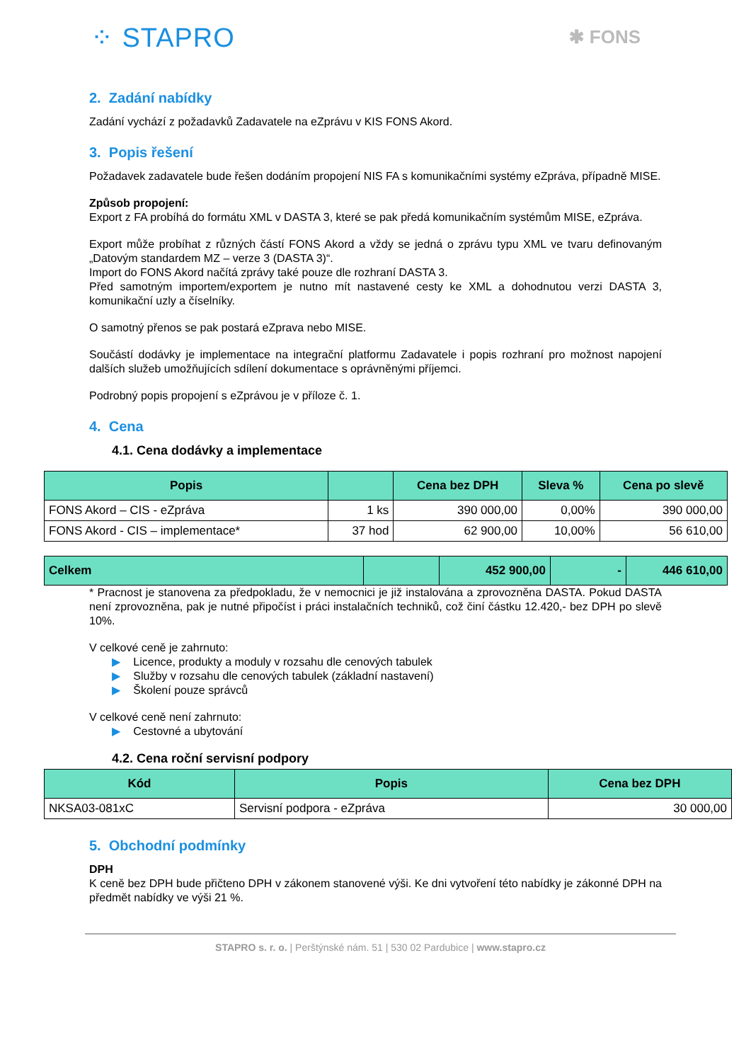⁘ STAPRO
✱ FONS
2. Zadání nabídky
Zadání vychází z požadavků Zadavatele na eZprávu v KIS FONS Akord.
3. Popis řešení
Požadavek zadavatele bude řešen dodáním propojení NIS FA s komunikačními systémy eZpráva, případně MISE.
Způsob propojení:
Export z FA probíhá do formátu XML v DASTA 3, které se pak předá komunikačním systémům MISE, eZpráva.
Export může probíhat z různých částí FONS Akord a vždy se jedná o zprávu typu XML ve tvaru definovaným „Datovým standardem MZ – verze 3 (DASTA 3)“.
Import do FONS Akord načítá zprávy také pouze dle rozhraní DASTA 3.
Před samotným importem/exportem je nutno mít nastavené cesty ke XML a dohodnutou verzi DASTA 3, komunikační uzly a číselníky.
O samotný přenos se pak postará eZprava nebo MISE.
Součástí dodávky je implementace na integrační platformu Zadavatele i popis rozhraní pro možnost napojení dalších služeb umožňujících sdílení dokumentace s oprávněnými příjemci.
Podrobný popis propojení s eZprávou je v příloze č. 1.
4. Cena
4.1. Cena dodávky a implementace
| Popis | | Cena bez DPH | Sleva % | Cena po slevě |
| --- | --- | --- | --- | --- |
| FONS Akord – CIS - eZpráva | 1 ks | 390 000,00 | 0,00% | 390 000,00 |
| FONS Akord - CIS – implementace* | 37 hod | 62 900,00 | 10,00% | 56 610,00 |
| Celkem | | 452 900,00 | - | 446 610,00 |
* Pracnost je stanovena za předpokladu, že v nemocnici je již instalována a zprovozněna DASTA. Pokud DASTA není zprovozněna, pak je nutné připočíst i práci instalačních techniků, což činí částku 12.420,- bez DPH po slevě 10%.
V celkové ceně je zahrnuto:
▶ Licence, produkty a moduly v rozsahu dle cenových tabulek
▶ Služby v rozsahu dle cenových tabulek (základní nastavení)
▶ Školení pouze správců
V celkové ceně není zahrnuto:
▶ Cestovné a ubytování
4.2. Cena roční servisní podpory
| Kód | Popis | Cena bez DPH |
| --- | --- | --- |
| NKSA03-081xC | Servisní podpora - eZpráva | 30 000,00 |
5. Obchodní podmínky
DPH
K ceně bez DPH bude přičteno DPH v zákonem stanovené výši. Ke dni vytvoření této nabídky je zákonné DPH na předmět nabídky ve výši 21 %.
STAPRO s. r. o. | Perštýnské nám. 51 | 530 02 Pardubice | www.stapro.cz